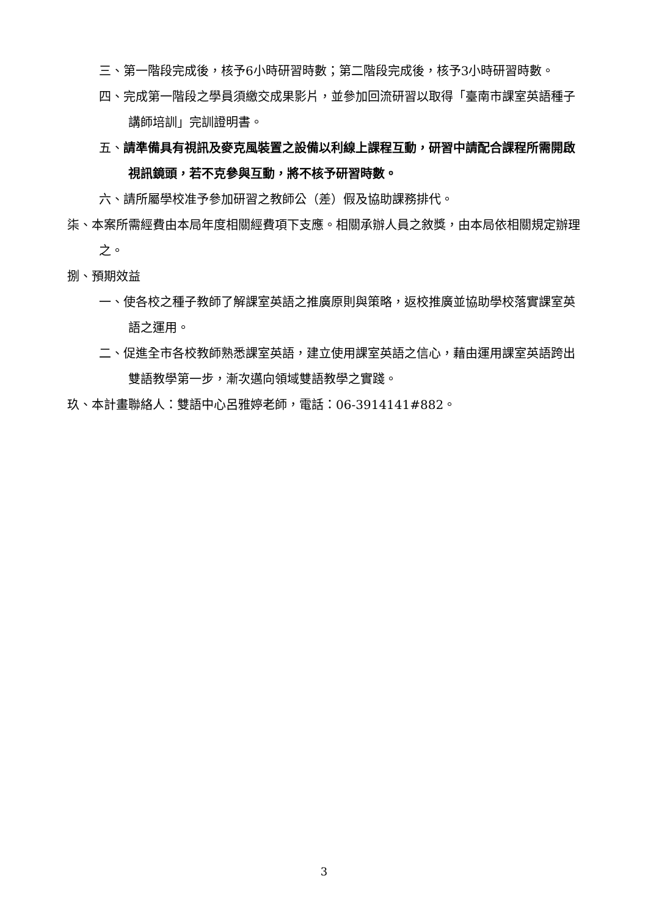三、第一階段完成後，核予6小時研習時數；第二階段完成後，核予3小時研習時數。
四、完成第一階段之學員須繳交成果影片，並參加回流研習以取得「臺南市課室英語種子講師培訓」完訓證明書。
五、請準備具有視訊及麥克風裝置之設備以利線上課程互動，研習中請配合課程所需開啟視訊鏡頭，若不克參與互動，將不核予研習時數。
六、請所屬學校准予參加研習之教師公（差）假及協助課務排代。
柒、本案所需經費由本局年度相關經費項下支應。相關承辦人員之敘獎，由本局依相關規定辦理之。
捌、預期效益
一、使各校之種子教師了解課室英語之推廣原則與策略，返校推廣並協助學校落實課室英語之運用。
二、促進全市各校教師熟悉課室英語，建立使用課室英語之信心，藉由運用課室英語跨出雙語教學第一步，漸次邁向領域雙語教學之實踐。
玖、本計畫聯絡人：雙語中心呂雅婷老師，電話：06-3914141#882。
3